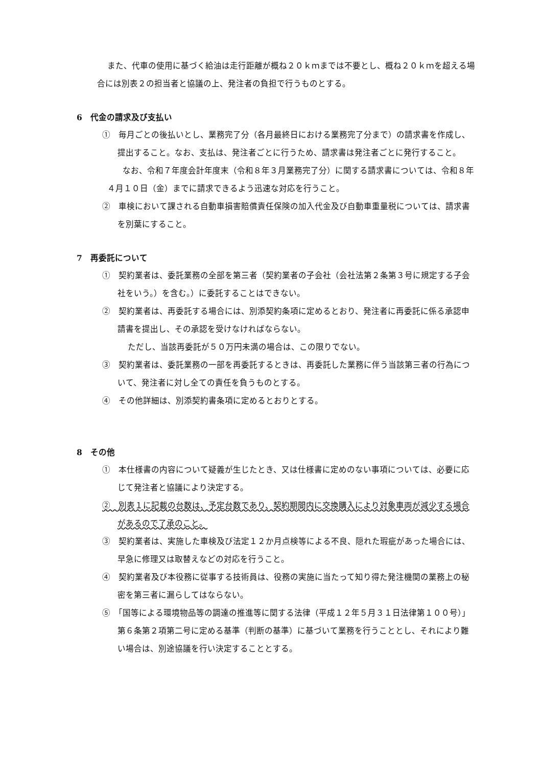また、代車の使用に基づく給油は走行距離が概ね２０ｋｍまでは不要とし、概ね２０ｋｍを超える場合には別表２の担当者と協議の上、発注者の負担で行うものとする。
6　代金の請求及び支払い
①　毎月ごとの後払いとし、業務完了分（各月最終日における業務完了分まで）の請求書を作成し、提出すること。なお、支払は、発注者ごとに行うため、請求書は発注者ごとに発行すること。
なお、令和７年度会計年度末（令和８年３月業務完了分）に関する請求書については、令和８年４月１０日（金）までに請求できるよう迅速な対応を行うこと。
②　車検において課される自動車損害賠償責任保険の加入代金及び自動車重量税については、請求書を別葉にすること。
7　再委託について
①　契約業者は、委託業務の全部を第三者（契約業者の子会社（会社法第２条第３号に規定する子会社をいう。）を含む。）に委託することはできない。
②　契約業者は、再委託する場合には、別添契約条項に定めるとおり、発注者に再委託に係る承認申請書を提出し、その承認を受けなければならない。
ただし、当該再委託が５０万円未満の場合は、この限りでない。
③　契約業者は、委託業務の一部を再委託するときは、再委託した業務に伴う当該第三者の行為について、発注者に対し全ての責任を負うものとする。
④　その他詳細は、別添契約書条項に定めるとおりとする。
8　その他
①　本仕様書の内容について疑義が生じたとき、又は仕様書に定めのない事項については、必要に応じて発注者と協議により決定する。
②　別表１に記載の台数は、予定台数であり、契約期間内に交換購入により対象車両が減少する場合があるので了承のこと。
③　契約業者は、実施した車検及び法定１２か月点検等による不良、隠れた瑕疵があった場合には、早急に修理又は取替えなどの対応を行うこと。
④　契約業者及び本役務に従事する技術員は、役務の実施に当たって知り得た発注機関の業務上の秘密を第三者に漏らしてはならない。
⑤　「国等による環境物品等の調達の推進等に関する法律（平成１２年５月３１日法律第１００号）」第６条第２項第二号に定める基準（判断の基準）に基づいて業務を行うこととし、それにより難い場合は、別途協議を行い決定することとする。